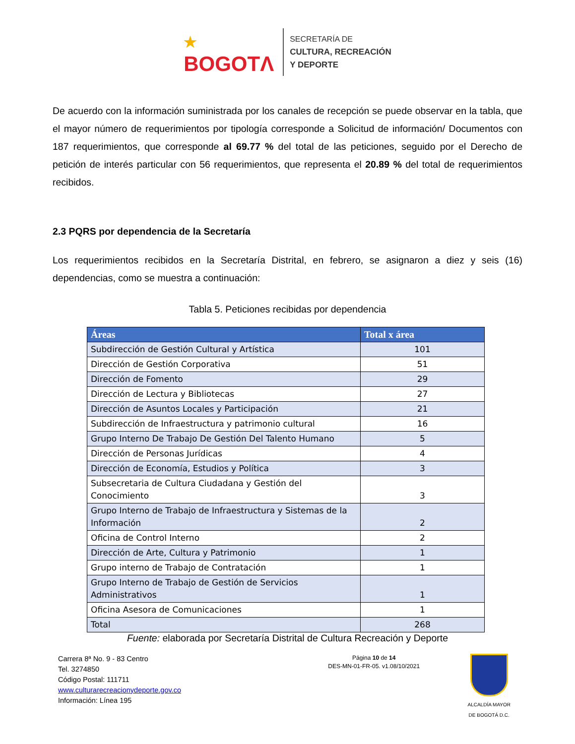★
BOGOTΛ
SECRETARÍA DE
CULTURA, RECREACIÓN
Y DEPORTE
De acuerdo con la información suministrada por los canales de recepción se puede observar en la tabla, que el mayor número de requerimientos por tipología corresponde a Solicitud de información/ Documentos con 187 requerimientos, que corresponde al 69.77 % del total de las peticiones, seguido por el Derecho de petición de interés particular con 56 requerimientos, que representa el 20.89 % del total de requerimientos recibidos.
2.3 PQRS por dependencia de la Secretaría
Los requerimientos recibidos en la Secretaría Distrital, en febrero, se asignaron a diez y seis (16) dependencias, como se muestra a continuación:
Tabla 5. Peticiones recibidas por dependencia
| Áreas | Total x área |
| --- | --- |
| Subdirección de Gestión Cultural y Artística | 101 |
| Dirección de Gestión Corporativa | 51 |
| Dirección de Fomento | 29 |
| Dirección de Lectura y Bibliotecas | 27 |
| Dirección de Asuntos Locales y Participación | 21 |
| Subdirección de Infraestructura y patrimonio cultural | 16 |
| Grupo Interno De Trabajo De Gestión Del Talento Humano | 5 |
| Dirección de Personas Jurídicas | 4 |
| Dirección de Economía, Estudios y Política | 3 |
| Subsecretaria de Cultura Ciudadana y Gestión del Conocimiento | 3 |
| Grupo Interno de Trabajo de Infraestructura y Sistemas de la Información | 2 |
| Oficina de Control Interno | 2 |
| Dirección de Arte, Cultura y Patrimonio | 1 |
| Grupo interno de Trabajo de Contratación | 1 |
| Grupo Interno de Trabajo de Gestión de Servicios Administrativos | 1 |
| Oficina Asesora de Comunicaciones | 1 |
| Total | 268 |
Fuente: elaborada por Secretaría Distrital de Cultura Recreación y Deporte
Carrera 8ª No. 9 - 83 Centro
Tel. 3274850
Código Postal: 111711
www.culturarecreacionydeporte.gov.co
Información: Línea 195
Página 10 de 14
DES-MN-01-FR-05. v1.08/10/2021
ALCALDÍA MAYOR
DE BOGOTÁ D.C.